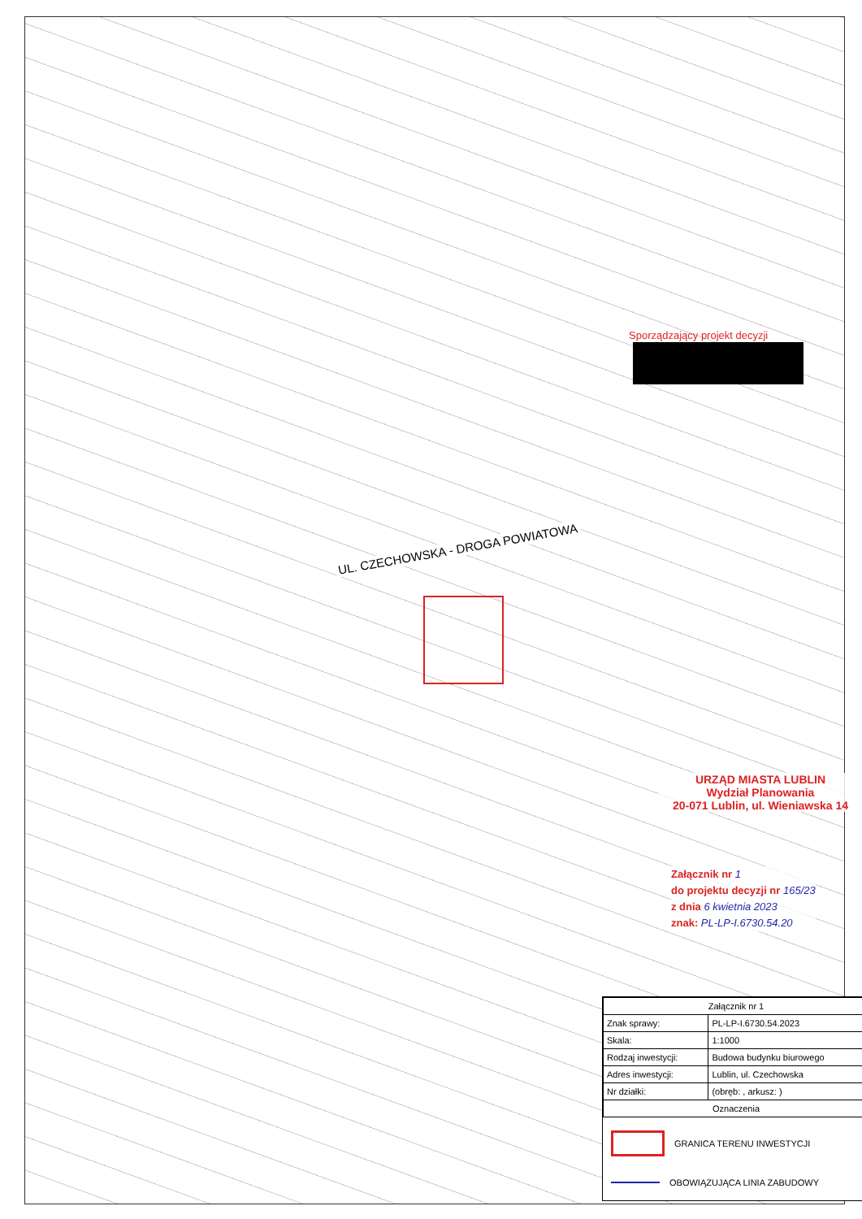Sporządzający projekt decyzji
UL. CZECHOWSKA - DROGA POWIATOWA
URZĄD MIASTA LUBLIN
Wydział Planowania
20-071 Lublin, ul. Wieniawska 14
Załącznik nr 1
do projektu decyzji nr 165/23
z dnia 6 kwietnia 2023
znak: PL-LP-I.6730.54.20
| Załącznik nr 1 | |
| --- | --- |
| Znak sprawy: | PL-LP-I.6730.54.2023 |
| Skala: | 1:1000 |
| Rodzaj inwestycji: | Budowa budynku biurowego |
| Adres inwestycji: | Lublin, ul. Czechowska |
| Nr działki: | (obręb: , arkusz: ) |
| Oznaczenia | |
GRANICA TERENU INWESTYCJI
OBOWIĄZUJĄCA LINIA ZABUDOWY